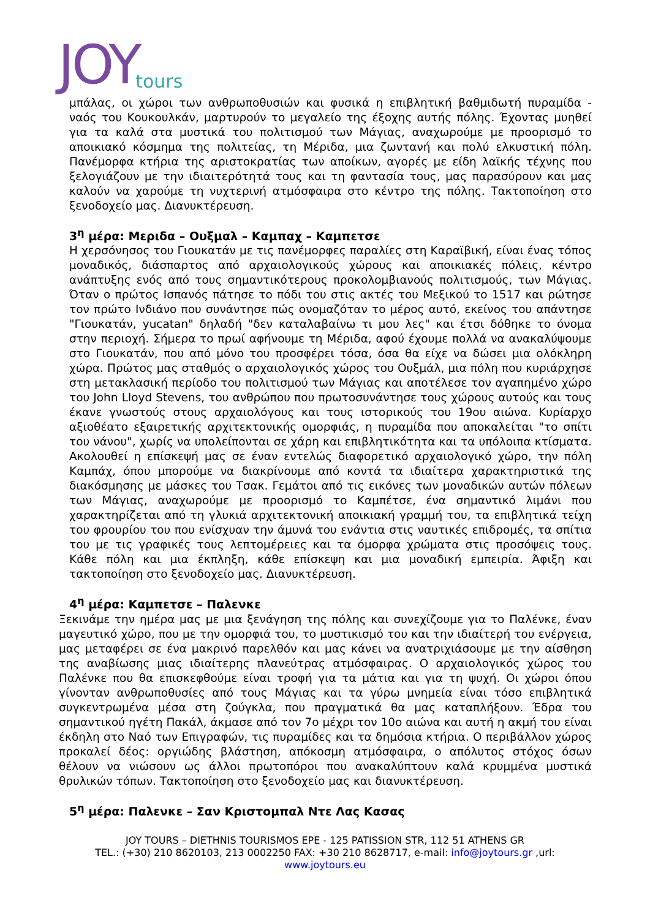JOY tours
μπάλας, οι χώροι των ανθρωποθυσιών και φυσικά η επιβλητική βαθμιδωτή πυραμίδα - ναός του Κουκουλκάν, μαρτυρούν το μεγαλείο της έξοχης αυτής πόλης. Έχοντας μυηθεί για τα καλά στα μυστικά του πολιτισμού των Μάγιας, αναχωρούμε με προορισμό το αποικιακό κόσμημα της πολιτείας, τη Μέριδα, μια ζωντανή και πολύ ελκυστική πόλη. Πανέμορφα κτήρια της αριστοκρατίας των αποίκων, αγορές με είδη λαϊκής τέχνης που ξελογιάζουν με την ιδιαιτερότητά τους και τη φαντασία τους, μας παρασύρουν και μας καλούν να χαρούμε τη νυχτερινή ατμόσφαιρα στο κέντρο της πόλης. Τακτοποίηση στο ξενοδοχείο μας. Διανυκτέρευση.
3<sup>η</sup> μέρα: Μεριδα – Ουξμαλ – Καμπαχ – Καμπετσε
Η χερσόνησος του Γιουκατάν με τις πανέμορφες παραλίες στη Καραϊβική, είναι ένας τόπος μοναδικός, διάσπαρτος από αρχαιολογικούς χώρους και αποικιακές πόλεις, κέντρο ανάπτυξης ενός από τους σημαντικότερους προκολομβιανούς πολιτισμούς, των Μάγιας. Όταν ο πρώτος Ισπανός πάτησε το πόδι του στις ακτές του Μεξικού το 1517 και ρώτησε τον πρώτο Ινδιάνο που συνάντησε πώς ονομαζόταν το μέρος αυτό, εκείνος του απάντησε "Γιουκατάν, yucatan" δηλαδή "δεν καταλαβαίνω τι μου λες" και έτσι δόθηκε το όνομα στην περιοχή. Σήμερα το πρωί αφήνουμε τη Μέριδα, αφού έχουμε πολλά να ανακαλύψουμε στο Γιουκατάν, που από μόνο του προσφέρει τόσα, όσα θα είχε να δώσει μια ολόκληρη χώρα. Πρώτος μας σταθμός ο αρχαιολογικός χώρος του Ουξμάλ, μια πόλη που κυριάρχησε στη μετακλασική περίοδο του πολιτισμού των Μάγιας και αποτέλεσε τον αγαπημένο χώρο του John Lloyd Stevens, του ανθρώπου που πρωτοσυνάντησε τους χώρους αυτούς και τους έκανε γνωστούς στους αρχαιολόγους και τους ιστορικούς του 19ου αιώνα. Κυρίαρχο αξιοθέατο εξαιρετικής αρχιτεκτονικής ομορφιάς, η πυραμίδα που αποκαλείται "το σπίτι του νάνου", χωρίς να υπολείπονται σε χάρη και επιβλητικότητα και τα υπόλοιπα κτίσματα. Ακολουθεί η επίσκεψή μας σε έναν εντελώς διαφορετικό αρχαιολογικό χώρο, την πόλη Καμπάχ, όπου μπορούμε να διακρίνουμε από κοντά τα ιδιαίτερα χαρακτηριστικά της διακόσμησης με μάσκες του Τσακ. Γεμάτοι από τις εικόνες των μοναδικών αυτών πόλεων των Μάγιας, αναχωρούμε με προορισμό το Καμπέτσε, ένα σημαντικό λιμάνι που χαρακτηρίζεται από τη γλυκιά αρχιτεκτονική αποικιακή γραμμή του, τα επιβλητικά τείχη του φρουρίου του που ενίσχυαν την άμυνά του ενάντια στις ναυτικές επιδρομές, τα σπίτια του με τις γραφικές τους λεπτομέρειες και τα όμορφα χρώματα στις προσόψεις τους. Κάθε πόλη και μια έκπληξη, κάθε επίσκεψη και μια μοναδική εμπειρία. Άφιξη και τακτοποίηση στο ξενοδοχείο μας. Διανυκτέρευση.
4<sup>η</sup> μέρα: Καμπετσε – Παλενκε
Ξεκινάμε την ημέρα μας με μια ξενάγηση της πόλης και συνεχίζουμε για το Παλένκε, έναν μαγευτικό χώρο, που με την ομορφιά του, το μυστικισμό του και την ιδιαίτερή του ενέργεια, μας μεταφέρει σε ένα μακρινό παρελθόν και μας κάνει να ανατριχιάσουμε με την αίσθηση της αναβίωσης μιας ιδιαίτερης πλανεύτρας ατμόσφαιρας. Ο αρχαιολογικός χώρος του Παλένκε που θα επισκεφθούμε είναι τροφή για τα μάτια και για τη ψυχή. Οι χώροι όπου γίνονταν ανθρωποθυσίες από τους Μάγιας και τα γύρω μνημεία είναι τόσο επιβλητικά συγκεντρωμένα μέσα στη ζούγκλα, που πραγματικά θα μας καταπλήξουν. Έδρα του σημαντικού ηγέτη Πακάλ, άκμασε από τον 7ο μέχρι τον 10ο αιώνα και αυτή η ακμή του είναι έκδηλη στο Ναό των Επιγραφών, τις πυραμίδες και τα δημόσια κτήρια. Ο περιβάλλον χώρος προκαλεί δέος: οργιώδης βλάστηση, απόκοσμη ατμόσφαιρα, ο απόλυτος στόχος όσων θέλουν να νιώσουν ως άλλοι πρωτοπόροι που ανακαλύπτουν καλά κρυμμένα μυστικά θρυλικών τόπων. Τακτοποίηση στο ξενοδοχείο μας και διανυκτέρευση.
5<sup>η</sup> μέρα: Παλενκε – Σαν Κριστομπαλ Ντε Λας Κασας
JOY TOURS – DIETHNIS TOURISMOS EPE - 125 PATISSION STR, 112 51 ATHENS GR
TEL.: (+30) 210 8620103, 213 0002250 FAX: +30 210 8628717, e-mail: info@joytours.gr ,url:
www.joytours.eu